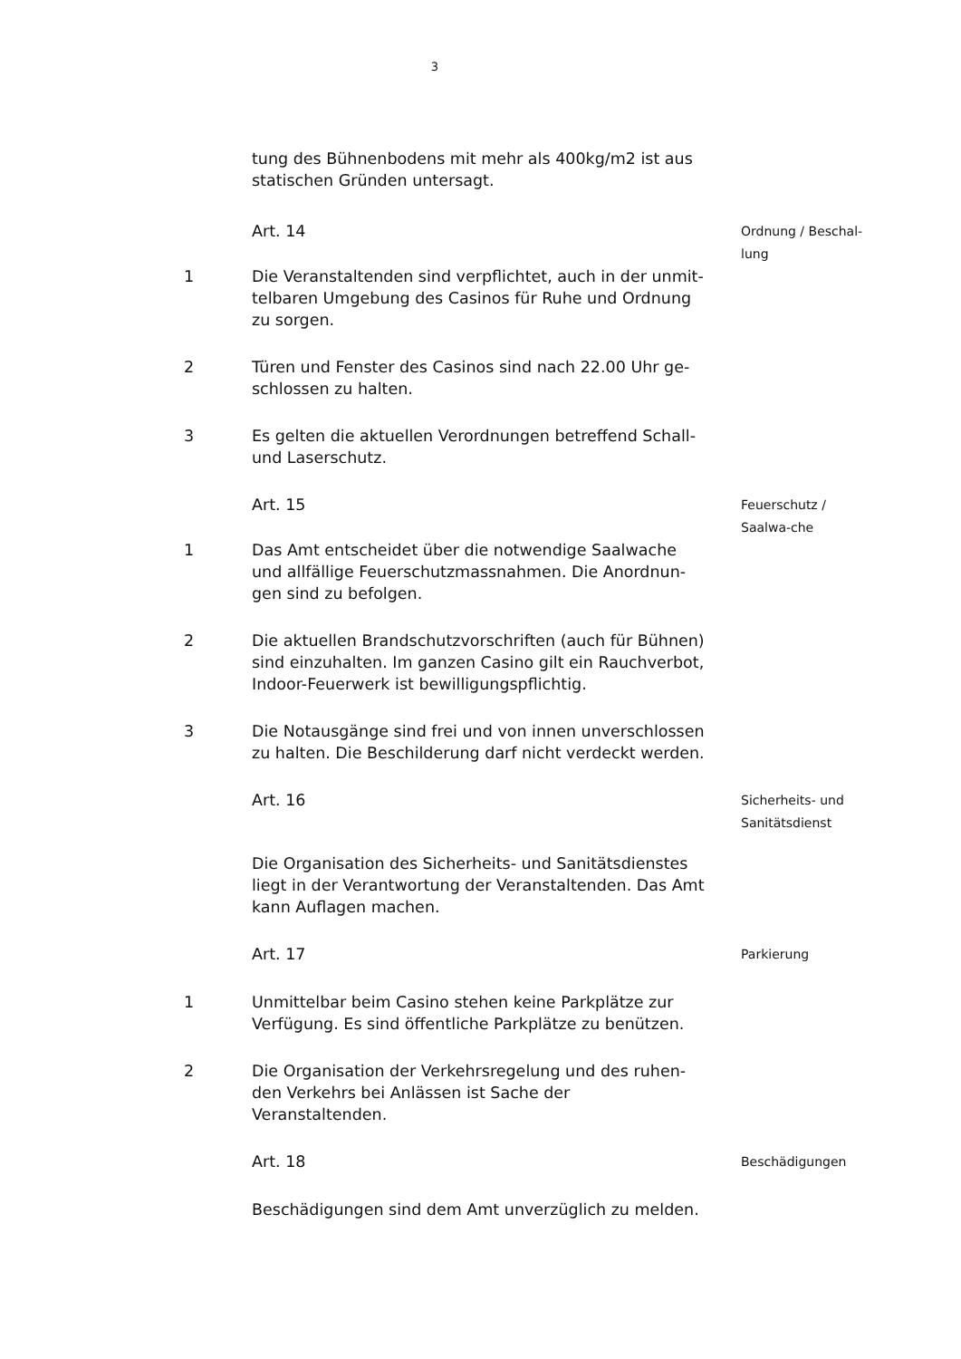3
tung des Bühnenbodens mit mehr als 400kg/m2 ist aus statischen Gründen untersagt.
Art. 14
Ordnung / Beschal-lung
1 Die Veranstaltenden sind verpflichtet, auch in der unmit-telbaren Umgebung des Casinos für Ruhe und Ordnung zu sorgen.
2 Türen und Fenster des Casinos sind nach 22.00 Uhr ge-schlossen zu halten.
3 Es gelten die aktuellen Verordnungen betreffend Schall- und Laserschutz.
Art. 15
Feuerschutz / Saalwa-che
1 Das Amt entscheidet über die notwendige Saalwache und allfällige Feuerschutzmassnahmen. Die Anordnun-gen sind zu befolgen.
2 Die aktuellen Brandschutzvorschriften (auch für Bühnen) sind einzuhalten. Im ganzen Casino gilt ein Rauchverbot, Indoor-Feuerwerk ist bewilligungspflichtig.
3 Die Notausgänge sind frei und von innen unverschlossen zu halten. Die Beschilderung darf nicht verdeckt werden.
Art. 16
Sicherheits- und Sanitätsdienst
Die Organisation des Sicherheits- und Sanitätsdienstes liegt in der Verantwortung der Veranstaltenden. Das Amt kann Auflagen machen.
Art. 17
Parkierung
1 Unmittelbar beim Casino stehen keine Parkplätze zur Verfügung. Es sind öffentliche Parkplätze zu benützen.
2 Die Organisation der Verkehrsregelung und des ruhen-den Verkehrs bei Anlässen ist Sache der Veranstaltenden.
Art. 18
Beschädigungen
Beschädigungen sind dem Amt unverzüglich zu melden.